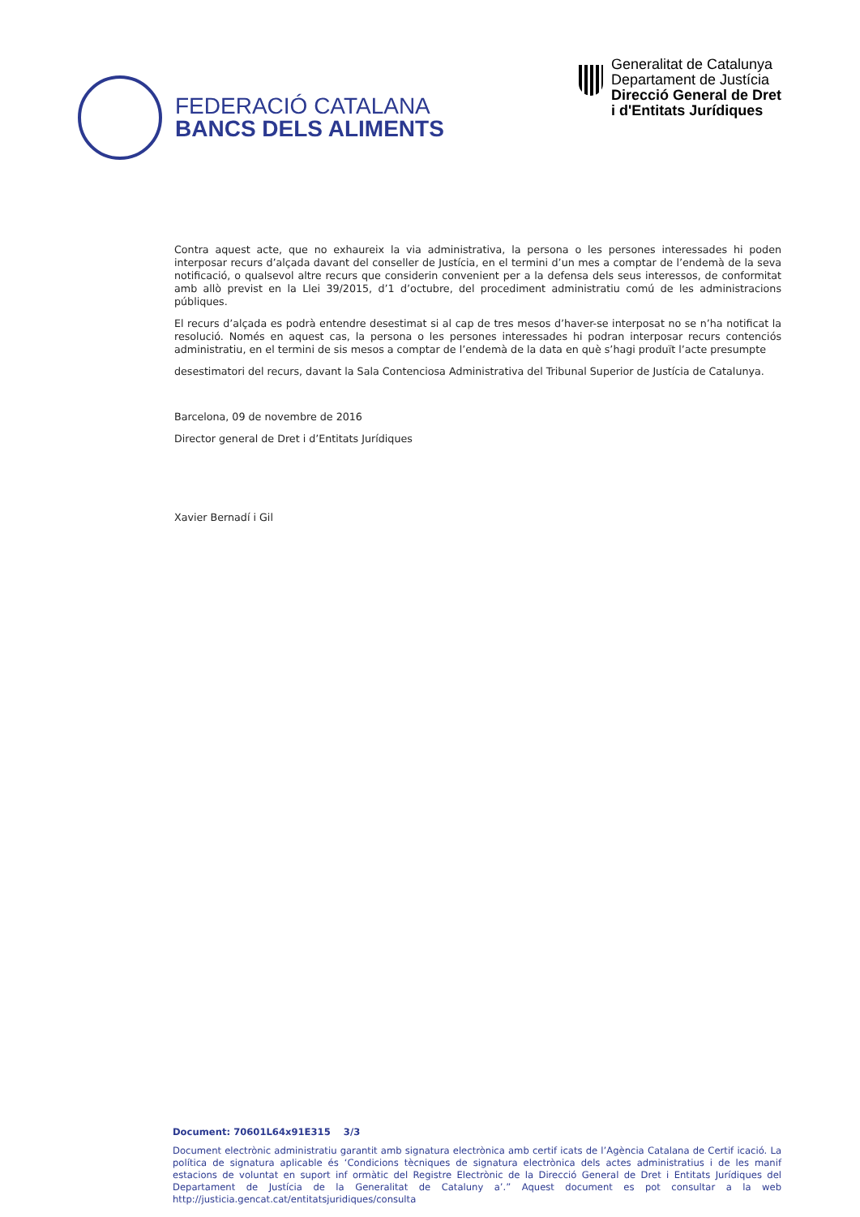FEDERACIÓ CATALANA
BANCS DELS ALIMENTS
Generalitat de Catalunya
Departament de Justícia
Direcció General de Dret
i d'Entitats Jurídiques
Contra aquest acte, que no exhaureix la via administrativa, la persona o les persones interessades hi poden interposar recurs d’alçada davant del conseller de Justícia, en el termini d’un mes a comptar de l’endemà de la seva notificació, o qualsevol altre recurs que considerin convenient per a la defensa dels seus interessos, de conformitat amb allò previst en la Llei 39/2015, d’1 d’octubre, del procediment administratiu comú de les administracions públiques.
El recurs d’alçada es podrà entendre desestimat si al cap de tres mesos d’haver-se interposat no se n’ha notificat la resolució. Només en aquest cas, la persona o les persones interessades hi podran interposar recurs contenciós administratiu, en el termini de sis mesos a comptar de l’endemà de la data en què s’hagi produït l’acte presumpte
desestimatori del recurs, davant la Sala Contenciosa Administrativa del Tribunal Superior de Justícia de Catalunya.
Barcelona, 09 de novembre de 2016
Director general de Dret i d’Entitats Jurídiques
Xavier Bernadí i Gil
Document: 70601L64x91E315 3/3
Document electrònic administratiu garantit amb signatura electrònica amb certif icats de l’Agència Catalana de Certif icació. La política de signatura aplicable és ‘Condicions tècniques de signatura electrònica dels actes administratius i de les manif estacions de voluntat en suport inf ormàtic del Registre Electrònic de la Direcció General de Dret i Entitats Jurídiques del Departament de Justícia de la Generalitat de Cataluny a’.” Aquest document es pot consultar a la web http://justicia.gencat.cat/entitatsjuridiques/consulta